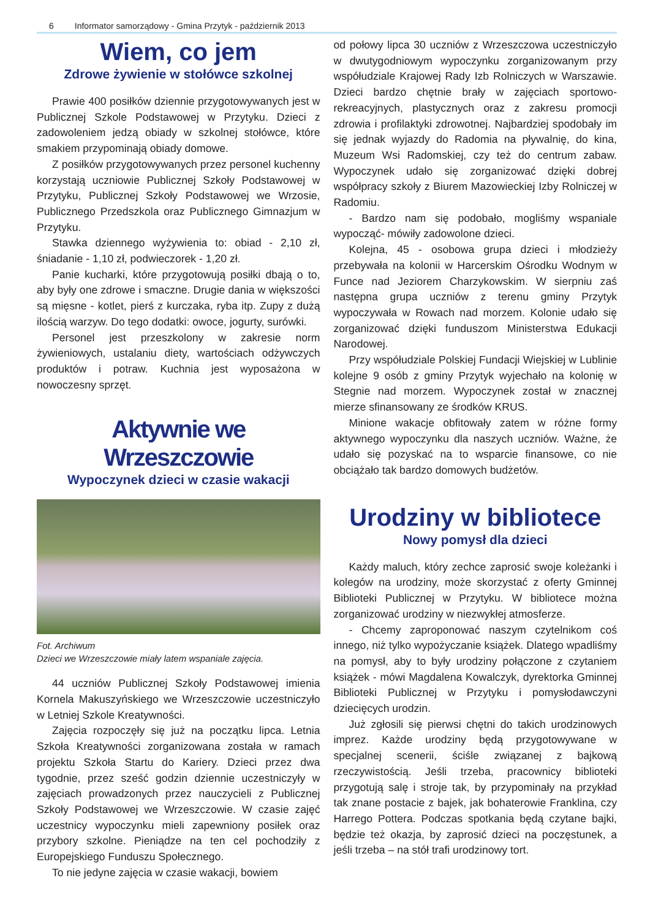6 Informator samorządowy - Gmina Przytyk - październik 2013
Wiem, co jem
Zdrowe żywienie w stołówce szkolnej
Prawie 400 posiłków dziennie przygotowywanych jest w Publicznej Szkole Podstawowej w Przytyku. Dzieci z zadowoleniem jedzą obiady w szkolnej stołówce, które smakiem przypominają obiady domowe.
Z posiłków przygotowywanych przez personel kuchenny korzystają uczniowie Publicznej Szkoły Podstawowej w Przytyku, Publicznej Szkoły Podstawowej we Wrzosie, Publicznego Przedszkola oraz Publicznego Gimnazjum w Przytyku.
Stawka dziennego wyżywienia to: obiad - 2,10 zł, śniadanie - 1,10 zł, podwieczorek - 1,20 zł.
Panie kucharki, które przygotowują posiłki dbają o to, aby były one zdrowe i smaczne. Drugie dania w większości są mięsne - kotlet, pierś z kurczaka, ryba itp. Zupy z dużą ilością warzyw. Do tego dodatki: owoce, jogurty, surówki.
Personel jest przeszkolony w zakresie norm żywieniowych, ustalaniu diety, wartościach odżywczych produktów i potraw. Kuchnia jest wyposażona w nowoczesny sprzęt.
Aktywnie we Wrzeszczowie
Wypoczynek dzieci w czasie wakacji
Fot. Archiwum
Dzieci we Wrzeszczowie miały latem wspaniale zajęcia.
44 uczniów Publicznej Szkoły Podstawowej imienia Kornela Makuszyńskiego we Wrzeszczowie uczestniczyło w Letniej Szkole Kreatywności.
Zajęcia rozpoczęły się już na początku lipca. Letnia Szkoła Kreatywności zorganizowana została w ramach projektu Szkoła Startu do Kariery. Dzieci przez dwa tygodnie, przez sześć godzin dziennie uczestniczyły w zajęciach prowadzonych przez nauczycieli z Publicznej Szkoły Podstawowej we Wrzeszczowie. W czasie zajęć uczestnicy wypoczynku mieli zapewniony posiłek oraz przybory szkolne. Pieniądze na ten cel pochodziły z Europejskiego Funduszu Społecznego.
To nie jedyne zajęcia w czasie wakacji, bowiem
od połowy lipca 30 uczniów z Wrzeszczowa uczestniczyło w dwutygodniowym wypoczynku zorganizowanym przy współudziale Krajowej Rady Izb Rolniczych w Warszawie. Dzieci bardzo chętnie brały w zajęciach sportowo-rekreacyjnych, plastycznych oraz z zakresu promocji zdrowia i profilaktyki zdrowotnej. Najbardziej spodobały im się jednak wyjazdy do Radomia na pływalnię, do kina, Muzeum Wsi Radomskiej, czy też do centrum zabaw. Wypoczynek udało się zorganizować dzięki dobrej współpracy szkoły z Biurem Mazowieckiej Izby Rolniczej w Radomiu.
- Bardzo nam się podobało, mogliśmy wspaniale wypocząć- mówiły zadowolone dzieci.
Kolejna, 45 - osobowa grupa dzieci i młodzieży przebywała na kolonii w Harcerskim Ośrodku Wodnym w Funce nad Jeziorem Charzykowskim. W sierpniu zaś następna grupa uczniów z terenu gminy Przytyk wypoczywała w Rowach nad morzem. Kolonie udało się zorganizować dzięki funduszom Ministerstwa Edukacji Narodowej.
Przy współudziale Polskiej Fundacji Wiejskiej w Lublinie kolejne 9 osób z gminy Przytyk wyjechało na kolonię w Stegnie nad morzem. Wypoczynek został w znacznej mierze sfinansowany ze środków KRUS.
Minione wakacje obfitowały zatem w różne formy aktywnego wypoczynku dla naszych uczniów. Ważne, że udało się pozyskać na to wsparcie finansowe, co nie obciążało tak bardzo domowych budżetów.
Urodziny w bibliotece
Nowy pomysł dla dzieci
Każdy maluch, który zechce zaprosić swoje koleżanki i kolegów na urodziny, może skorzystać z oferty Gminnej Biblioteki Publicznej w Przytyku. W bibliotece można zorganizować urodziny w niezwykłej atmosferze.
- Chcemy zaproponować naszym czytelnikom coś innego, niż tylko wypożyczanie książek. Dlatego wpadliśmy na pomysł, aby to były urodziny połączone z czytaniem książek - mówi Magdalena Kowalczyk, dyrektorka Gminnej Biblioteki Publicznej w Przytyku i pomysłodawczyni dziecięcych urodzin.
Już zgłosili się pierwsi chętni do takich urodzinowych imprez. Każde urodziny będą przygotowywane w specjalnej scenerii, ściśle związanej z bajkową rzeczywistością. Jeśli trzeba, pracownicy biblioteki przygotują salę i stroje tak, by przypominały na przykład tak znane postacie z bajek, jak bohaterowie Franklina, czy Harrego Pottera. Podczas spotkania będą czytane bajki, będzie też okazja, by zaprosić dzieci na poczęstunek, a jeśli trzeba – na stół trafi urodzinowy tort.